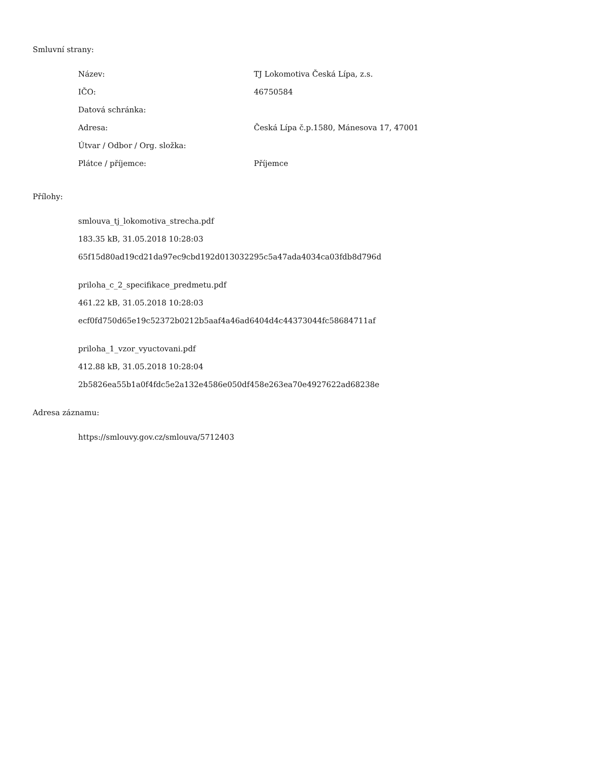Smluvní strany:
| Název: | TJ Lokomotiva Česká Lípa, z.s. |
| IČO: | 46750584 |
| Datová schránka: | |
| Adresa: | Česká Lípa č.p.1580, Mánesova 17, 47001 |
| Útvar / Odbor / Org. složka: | |
| Plátce / příjemce: | Příjemce |
Přílohy:
smlouva_tj_lokomotiva_strecha.pdf
183.35 kB, 31.05.2018 10:28:03
65f15d80ad19cd21da97ec9cbd192d013032295c5a47ada4034ca03fdb8d796d
priloha_c_2_specifikace_predmetu.pdf
461.22 kB, 31.05.2018 10:28:03
ecf0fd750d65e19c52372b0212b5aaf4a46ad6404d4c44373044fc58684711af
priloha_1_vzor_vyuctovani.pdf
412.88 kB, 31.05.2018 10:28:04
2b5826ea55b1a0f4fdc5e2a132e4586e050df458e263ea70e4927622ad68238e
Adresa záznamu:
https://smlouvy.gov.cz/smlouva/5712403